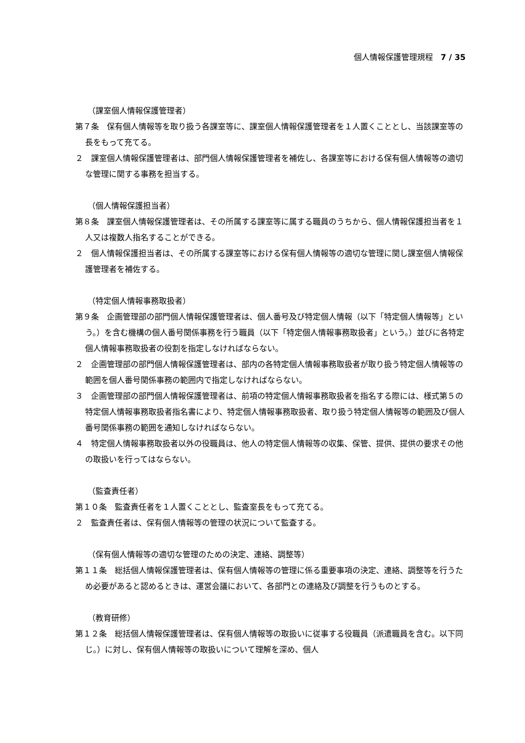個人情報保護管理規程　7 / 35
（課室個人情報保護管理者）
第７条　保有個人情報等を取り扱う各課室等に、課室個人情報保護管理者を１人置くこととし、当該課室等の長をもって充てる。
２　課室個人情報保護管理者は、部門個人情報保護管理者を補佐し、各課室等における保有個人情報等の適切な管理に関する事務を担当する。
（個人情報保護担当者）
第８条　課室個人情報保護管理者は、その所属する課室等に属する職員のうちから、個人情報保護担当者を１人又は複数人指名することができる。
２　個人情報保護担当者は、その所属する課室等における保有個人情報等の適切な管理に関し課室個人情報保護管理者を補佐する。
（特定個人情報事務取扱者）
第９条　企画管理部の部門個人情報保護管理者は、個人番号及び特定個人情報（以下「特定個人情報等」という。）を含む機構の個人番号関係事務を行う職員（以下「特定個人情報事務取扱者」という。）並びに各特定個人情報事務取扱者の役割を指定しなければならない。
２　企画管理部の部門個人情報保護管理者は、部内の各特定個人情報事務取扱者が取り扱う特定個人情報等の範囲を個人番号関係事務の範囲内で指定しなければならない。
３　企画管理部の部門個人情報保護管理者は、前項の特定個人情報事務取扱者を指名する際には、様式第５の特定個人情報事務取扱者指名書により、特定個人情報事務取扱者、取り扱う特定個人情報等の範囲及び個人番号関係事務の範囲を通知しなければならない。
４　特定個人情報事務取扱者以外の役職員は、他人の特定個人情報等の収集、保管、提供、提供の要求その他の取扱いを行ってはならない。
（監査責任者）
第１０条　監査責任者を１人置くこととし、監査室長をもって充てる。
２　監査責任者は、保有個人情報等の管理の状況について監査する。
（保有個人情報等の適切な管理のための決定、連絡、調整等）
第１１条　総括個人情報保護管理者は、保有個人情報等の管理に係る重要事項の決定、連絡、調整等を行うため必要があると認めるときは、運営会議において、各部門との連絡及び調整を行うものとする。
（教育研修）
第１２条　総括個人情報保護管理者は、保有個人情報等の取扱いに従事する役職員（派遣職員を含む。以下同じ。）に対し、保有個人情報等の取扱いについて理解を深め、個人